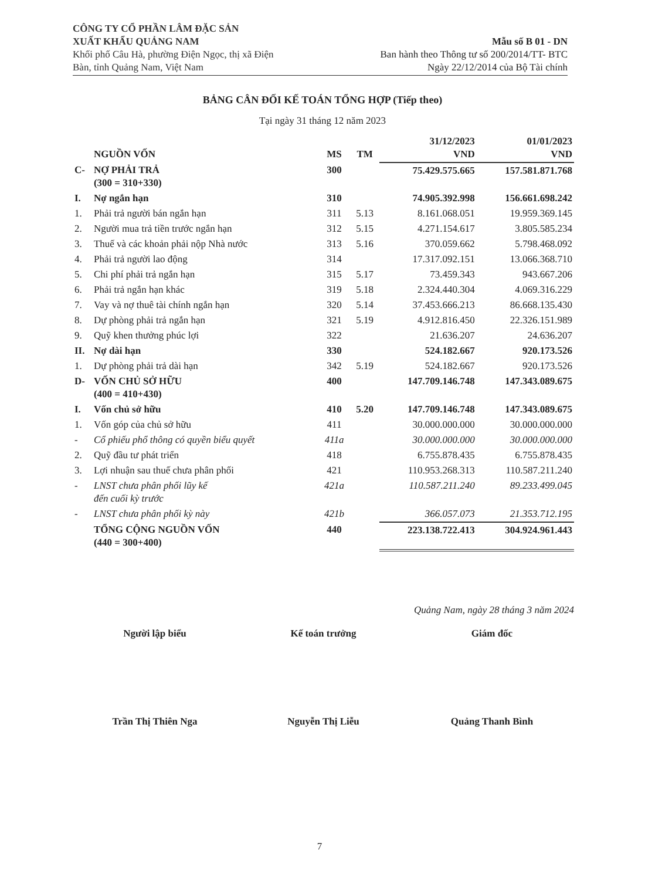CÔNG TY CỔ PHẦN LÂM ĐẶC SẢN
XUẤT KHẨU QUẢNG NAM
Khối phố Câu Hà, phường Điện Ngọc, thị xã Điện
Bàn, tỉnh Quảng Nam, Việt Nam
Mẫu số B 01 - DN
Ban hành theo Thông tư số 200/2014/TT- BTC
Ngày 22/12/2014 của Bộ Tài chính
BẢNG CÂN ĐỐI KẾ TOÁN TỔNG HỢP (Tiếp theo)
Tại ngày 31 tháng 12 năm 2023
| | NGUỒN VỐN | MS | TM | 31/12/2023 VND | 01/01/2023 VND |
| --- | --- | --- | --- | --- | --- |
| C- | NỢ PHẢI TRẢ (300 = 310+330) | 300 | | 75.429.575.665 | 157.581.871.768 |
| I. | Nợ ngắn hạn | 310 | | 74.905.392.998 | 156.661.698.242 |
| 1. | Phải trả người bán ngắn hạn | 311 | 5.13 | 8.161.068.051 | 19.959.369.145 |
| 2. | Người mua trả tiền trước ngắn hạn | 312 | 5.15 | 4.271.154.617 | 3.805.585.234 |
| 3. | Thuế và các khoản phải nộp Nhà nước | 313 | 5.16 | 370.059.662 | 5.798.468.092 |
| 4. | Phải trả người lao động | 314 | | 17.317.092.151 | 13.066.368.710 |
| 5. | Chi phí phải trả ngắn hạn | 315 | 5.17 | 73.459.343 | 943.667.206 |
| 6. | Phải trả ngắn hạn khác | 319 | 5.18 | 2.324.440.304 | 4.069.316.229 |
| 7. | Vay và nợ thuê tài chính ngắn hạn | 320 | 5.14 | 37.453.666.213 | 86.668.135.430 |
| 8. | Dự phòng phải trả ngắn hạn | 321 | 5.19 | 4.912.816.450 | 22.326.151.989 |
| 9. | Quỹ khen thưởng phúc lợi | 322 | | 21.636.207 | 24.636.207 |
| II. | Nợ dài hạn | 330 | | 524.182.667 | 920.173.526 |
| 1. | Dự phòng phải trả dài hạn | 342 | 5.19 | 524.182.667 | 920.173.526 |
| D- | VỐN CHỦ SỞ HỮU (400 = 410+430) | 400 | | 147.709.146.748 | 147.343.089.675 |
| I. | Vốn chủ sở hữu | 410 | 5.20 | 147.709.146.748 | 147.343.089.675 |
| 1. | Vốn góp của chủ sở hữu | 411 | | 30.000.000.000 | 30.000.000.000 |
| - | Cổ phiếu phổ thông có quyền biểu quyết | 411a | | 30.000.000.000 | 30.000.000.000 |
| 2. | Quỹ đầu tư phát triển | 418 | | 6.755.878.435 | 6.755.878.435 |
| 3. | Lợi nhuận sau thuế chưa phân phối | 421 | | 110.953.268.313 | 110.587.211.240 |
| - | LNST chưa phân phối lũy kế đến cuối kỳ trước | 421a | | 110.587.211.240 | 89.233.499.045 |
| - | LNST chưa phân phối kỳ này | 421b | | 366.057.073 | 21.353.712.195 |
| | TỔNG CỘNG NGUỒN VỐN (440 = 300+400) | 440 | | 223.138.722.413 | 304.924.961.443 |
Quảng Nam, ngày 28 tháng 3 năm 2024
Người lập biểu Kế toán trưởng Giám đốc
Trần Thị Thiên Nga Nguyễn Thị Liễu Quảng Thanh Bình
7